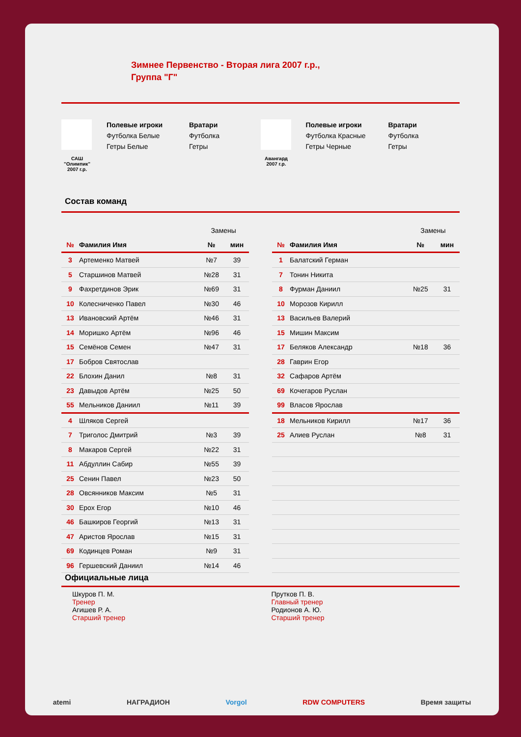Зимнее Первенство - Вторая лига 2007 г.р.,
Группа "Г"
САШ
"Олимпик"
2007 г.р.
Полевые игроки
Футболка Белые
Гетры Белые
Вратари
Футболка
Гетры
Авангард
2007 г.р.
Полевые игроки
Футболка Красные
Гетры Черные
Вратари
Футболка
Гетры
Состав команд
| | | Замены | |
| № | Фамилия Имя | № | мин |
| 3 | Артеменко Матвей | №7 | 39 |
| 5 | Старшинов Матвей | №28 | 31 |
| 9 | Фахретдинов Эрик | №69 | 31 |
| 10 | Колесниченко Павел | №30 | 46 |
| 13 | Ивановский Артём | №46 | 31 |
| 14 | Моришко Артём | №96 | 46 |
| 15 | Семёнов Семен | №47 | 31 |
| 17 | Бобров Святослав | | |
| 22 | Блохин Данил | №8 | 31 |
| 23 | Давыдов Артём | №25 | 50 |
| 55 | Мельников Даниил | №11 | 39 |
| 4 | Шляков Сергей | | |
| 7 | Триголос Дмитрий | №3 | 39 |
| 8 | Макаров Сергей | №22 | 31 |
| 11 | Абдуллин Сабир | №55 | 39 |
| 25 | Сенин Павел | №23 | 50 |
| 28 | Овсянников Максим | №5 | 31 |
| 30 | Ерох Егор | №10 | 46 |
| 46 | Башкиров Георгий | №13 | 31 |
| 47 | Аристов Ярослав | №15 | 31 |
| 69 | Кодинцев Роман | №9 | 31 |
| 96 | Гершевский Даниил | №14 | 46 |
| | | Замены | |
| № | Фамилия Имя | № | мин |
| 1 | Балатский Герман | | |
| 7 | Тонин Никита | | |
| 8 | Фурман Даниил | №25 | 31 |
| 10 | Морозов Кирилл | | |
| 13 | Васильев Валерий | | |
| 15 | Мишин Максим | | |
| 17 | Беляков Александр | №18 | 36 |
| 28 | Гаврин Егор | | |
| 32 | Сафаров Артём | | |
| 69 | Кочегаров Руслан | | |
| 99 | Власов Ярослав | | |
| 18 | Мельников Кирилл | №17 | 36 |
| 25 | Алиев Руслан | №8 | 31 |
Официальные лица
Шкуров П. М.
Тренер
Агишев Р. А.
Старший тренер
Прутков П. В.
Главный тренер
Родионов А. Ю.
Старший тренер
atemi НАГРАДИОН Vorgol RDW COMPUTERS Время защиты